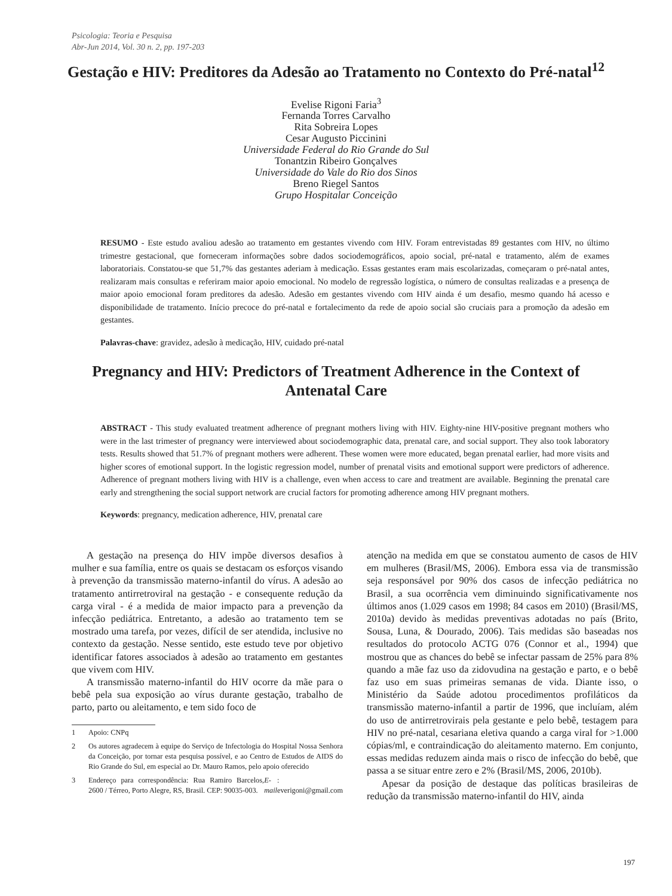Psicologia: Teoria e Pesquisa
Abr-Jun 2014, Vol. 30 n. 2, pp. 197-203
Gestação e HIV: Preditores da Adesão ao Tratamento no Contexto do Pré-natal<sup>12</sup>
Evelise Rigoni Faria<sup>3</sup>
Fernanda Torres Carvalho
Rita Sobreira Lopes
Cesar Augusto Piccinini
Universidade Federal do Rio Grande do Sul
Tonantzin Ribeiro Gonçalves
Universidade do Vale do Rio dos Sinos
Breno Riegel Santos
Grupo Hospitalar Conceição
RESUMO - Este estudo avaliou adesão ao tratamento em gestantes vivendo com HIV. Foram entrevistadas 89 gestantes com HIV, no último trimestre gestacional, que forneceram informações sobre dados sociodemográficos, apoio social, pré-natal e tratamento, além de exames laboratoriais. Constatou-se que 51,7% das gestantes aderiam à medicação. Essas gestantes eram mais escolarizadas, começaram o pré-natal antes, realizaram mais consultas e referiram maior apoio emocional. No modelo de regressão logística, o número de consultas realizadas e a presença de maior apoio emocional foram preditores da adesão. Adesão em gestantes vivendo com HIV ainda é um desafio, mesmo quando há acesso e disponibilidade de tratamento. Início precoce do pré-natal e fortalecimento da rede de apoio social são cruciais para a promoção da adesão em gestantes.
Palavras-chave: gravidez, adesão à medicação, HIV, cuidado pré-natal
Pregnancy and HIV: Predictors of Treatment Adherence in the Context of
Antenatal Care
ABSTRACT - This study evaluated treatment adherence of pregnant mothers living with HIV. Eighty-nine HIV-positive pregnant mothers who were in the last trimester of pregnancy were interviewed about sociodemographic data, prenatal care, and social support. They also took laboratory tests. Results showed that 51.7% of pregnant mothers were adherent. These women were more educated, began prenatal earlier, had more visits and higher scores of emotional support. In the logistic regression model, number of prenatal visits and emotional support were predictors of adherence. Adherence of pregnant mothers living with HIV is a challenge, even when access to care and treatment are available. Beginning the prenatal care early and strengthening the social support network are crucial factors for promoting adherence among HIV pregnant mothers.
Keywords: pregnancy, medication adherence, HIV, prenatal care
A gestação na presença do HIV impõe diversos desafios à mulher e sua família, entre os quais se destacam os esforços visando à prevenção da transmissão materno-infantil do vírus. A adesão ao tratamento antirretroviral na gestação - e consequente redução da carga viral - é a medida de maior impacto para a prevenção da infecção pediátrica. Entretanto, a adesão ao tratamento tem se mostrado uma tarefa, por vezes, difícil de ser atendida, inclusive no contexto da gestação. Nesse sentido, este estudo teve por objetivo identificar fatores associados à adesão ao tratamento em gestantes que vivem com HIV.
A transmissão materno-infantil do HIV ocorre da mãe para o bebê pela sua exposição ao vírus durante gestação, trabalho de parto, parto ou aleitamento, e tem sido foco de
1 Apoio: CNPq
2 Os autores agradecem à equipe do Serviço de Infectologia do Hospital Nossa Senhora da Conceição, por tornar esta pesquisa possível, e ao Centro de Estudos de AIDS do Rio Grande do Sul, em especial ao Dr. Mauro Ramos, pelo apoio oferecido
3 Endereço para correspondência: Rua Ramiro Barcelos, 2600 / Térreo, Porto Alegre, RS, Brasil. CEP: 90035-003. E-mail: everigoni@gmail.com
atenção na medida em que se constatou aumento de casos de HIV em mulheres (Brasil/MS, 2006). Embora essa via de transmissão seja responsável por 90% dos casos de infecção pediátrica no Brasil, a sua ocorrência vem diminuindo significativamente nos últimos anos (1.029 casos em 1998; 84 casos em 2010) (Brasil/MS, 2010a) devido às medidas preventivas adotadas no país (Brito, Sousa, Luna, & Dourado, 2006). Tais medidas são baseadas nos resultados do protocolo ACTG 076 (Connor et al., 1994) que mostrou que as chances do bebê se infectar passam de 25% para 8% quando a mãe faz uso da zidovudina na gestação e parto, e o bebê faz uso em suas primeiras semanas de vida. Diante isso, o Ministério da Saúde adotou procedimentos profiláticos da transmissão materno-infantil a partir de 1996, que incluíam, além do uso de antirretrovirais pela gestante e pelo bebê, testagem para HIV no pré-natal, cesariana eletiva quando a carga viral for >1.000 cópias/ml, e contraindicação do aleitamento materno. Em conjunto, essas medidas reduzem ainda mais o risco de infecção do bebê, que passa a se situar entre zero e 2% (Brasil/MS, 2006, 2010b).
Apesar da posição de destaque das políticas brasileiras de redução da transmissão materno-infantil do HIV, ainda
197